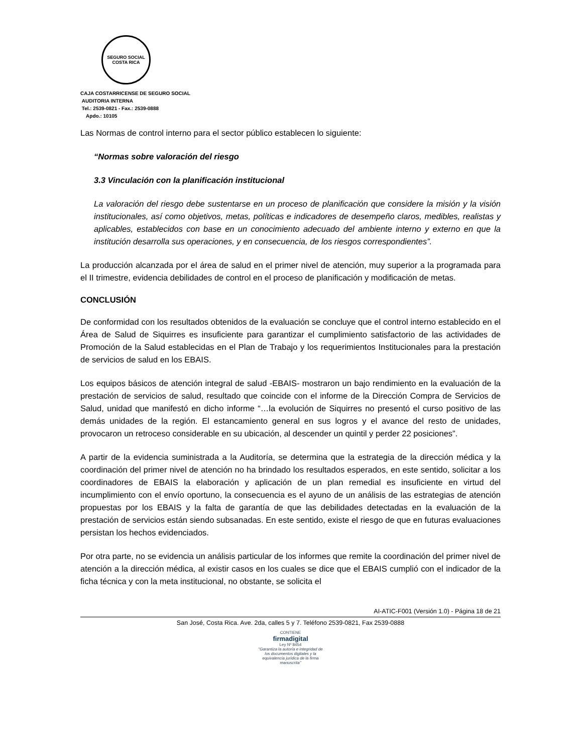SEGURO SOCIAL
COSTA RICA
CAJA COSTARRICENSE DE SEGURO SOCIAL
AUDITORIA INTERNA
Tel.: 2539-0821 - Fax.: 2539-0888
Apdo.: 10105
Las Normas de control interno para el sector público establecen lo siguiente:
“Normas sobre valoración del riesgo
3.3 Vinculación con la planificación institucional
La valoración del riesgo debe sustentarse en un proceso de planificación que considere la misión y la visión institucionales, así como objetivos, metas, políticas e indicadores de desempeño claros, medibles, realistas y aplicables, establecidos con base en un conocimiento adecuado del ambiente interno y externo en que la institución desarrolla sus operaciones, y en consecuencia, de los riesgos correspondientes”.
La producción alcanzada por el área de salud en el primer nivel de atención, muy superior a la programada para el II trimestre, evidencia debilidades de control en el proceso de planificación y modificación de metas.
CONCLUSIÓN
De conformidad con los resultados obtenidos de la evaluación se concluye que el control interno establecido en el Área de Salud de Siquirres es insuficiente para garantizar el cumplimiento satisfactorio de las actividades de Promoción de la Salud establecidas en el Plan de Trabajo y los requerimientos Institucionales para la prestación de servicios de salud en los EBAIS.
Los equipos básicos de atención integral de salud -EBAIS- mostraron un bajo rendimiento en la evaluación de la prestación de servicios de salud, resultado que coincide con el informe de la Dirección Compra de Servicios de Salud, unidad que manifestó en dicho informe “…la evolución de Siquirres no presentó el curso positivo de las demás unidades de la región. El estancamiento general en sus logros y el avance del resto de unidades, provocaron un retroceso considerable en su ubicación, al descender un quintil y perder 22 posiciones”.
A partir de la evidencia suministrada a la Auditoría, se determina que la estrategia de la dirección médica y la coordinación del primer nivel de atención no ha brindado los resultados esperados, en este sentido, solicitar a los coordinadores de EBAIS la elaboración y aplicación de un plan remedial es insuficiente en virtud del incumplimiento con el envío oportuno, la consecuencia es el ayuno de un análisis de las estrategias de atención propuestas por los EBAIS y la falta de garantía de que las debilidades detectadas en la evaluación de la prestación de servicios están siendo subsanadas. En este sentido, existe el riesgo de que en futuras evaluaciones persistan los hechos evidenciados.
Por otra parte, no se evidencia un análisis particular de los informes que remite la coordinación del primer nivel de atención a la dirección médica, al existir casos en los cuales se dice que el EBAIS cumplió con el indicador de la ficha técnica y con la meta institucional, no obstante, se solicita el
AI-ATIC-F001 (Versión 1.0) - Página 18 de 21
San José, Costa Rica. Ave. 2da, calles 5 y 7. Teléfono 2539-0821, Fax 2539-0888
CONTIENE
firmadigital
Ley Nº 8454
"Garantiza la autoría e integridad de los documentos digitales y la equivalencia jurídica de la firma manuscrita"